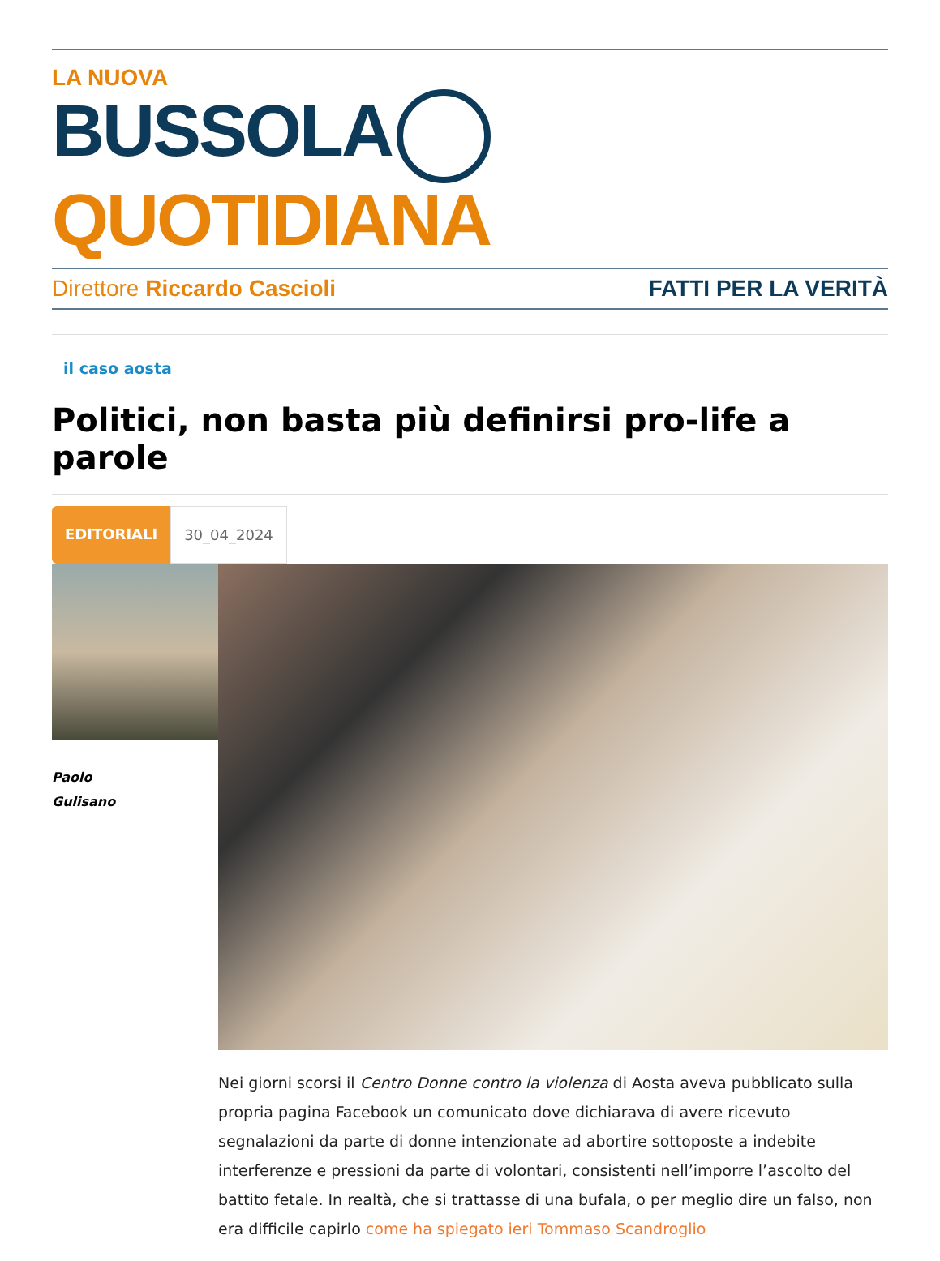LA NUOVA
BUSSOLA QUOTIDIANA
Direttore Riccardo Cascioli FATTI PER LA VERITÀ
il caso aosta
Politici, non basta più definirsi pro-life a parole
EDITORIALI 30_04_2024
Paolo
Gulisano
Nei giorni scorsi il Centro Donne contro la violenza di Aosta aveva pubblicato sulla propria pagina Facebook un comunicato dove dichiarava di avere ricevuto segnalazioni da parte di donne intenzionate ad abortire sottoposte a indebite interferenze e pressioni da parte di volontari, consistenti nell’imporre l’ascolto del battito fetale. In realtà, che si trattasse di una bufala, o per meglio dire un falso, non era difficile capirlo come ha spiegato ieri Tommaso Scandroglio